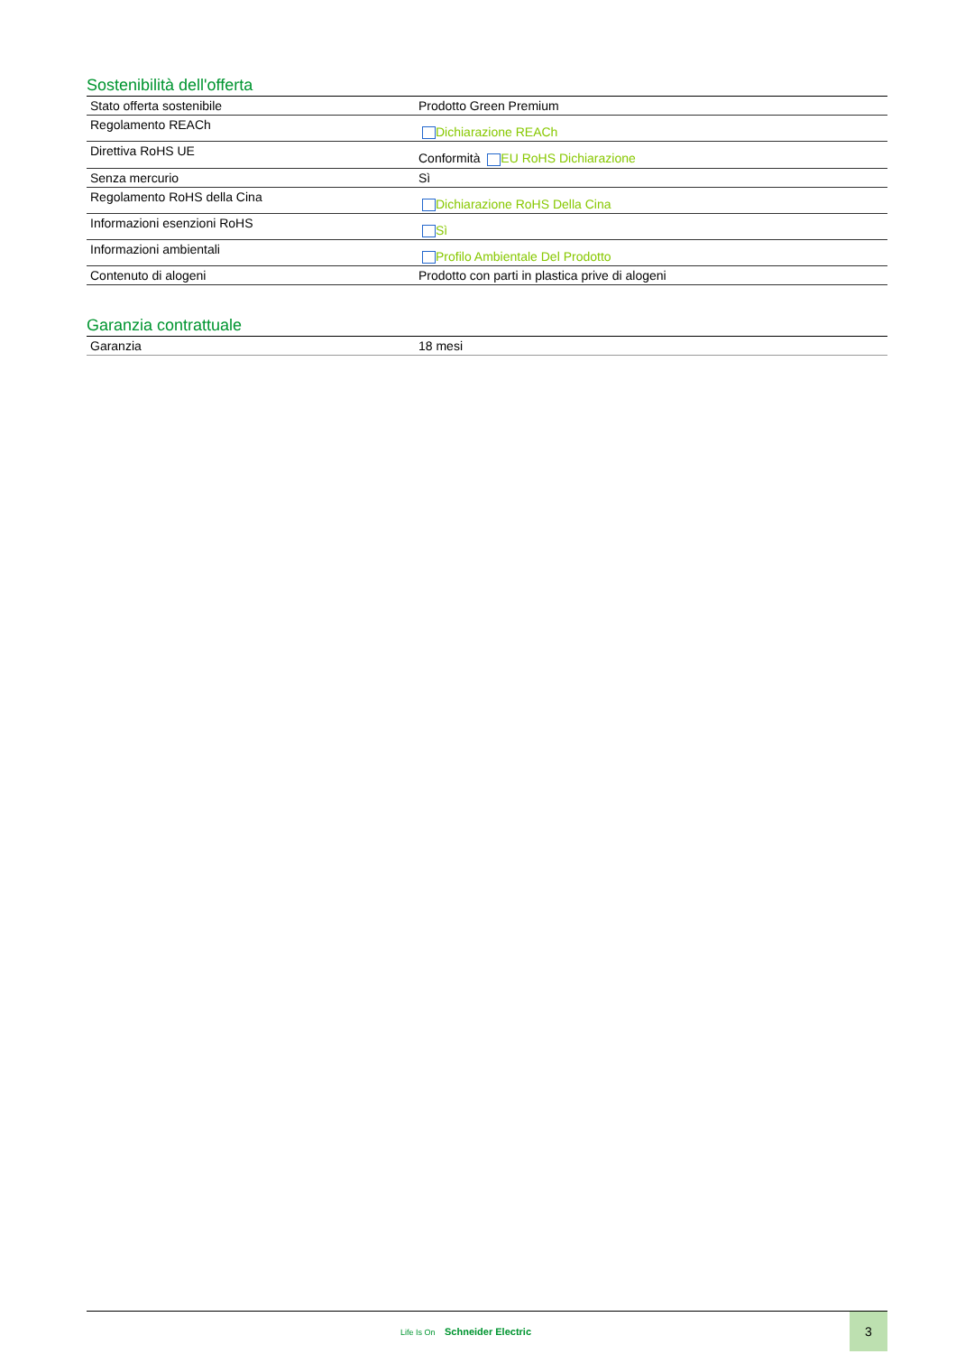Sostenibilità dell'offerta
| Stato offerta sostenibile | Prodotto Green Premium |
| Regolamento REACh | Dichiarazione REACh |
| Direttiva RoHS UE | Conformità EU RoHS Dichiarazione |
| Senza mercurio | Sì |
| Regolamento RoHS della Cina | Dichiarazione RoHS Della Cina |
| Informazioni esenzioni RoHS | Sì |
| Informazioni ambientali | Profilo Ambientale Del Prodotto |
| Contenuto di alogeni | Prodotto con parti in plastica prive di alogeni |
Garanzia contrattuale
| Garanzia | 18 mesi |
Life Is On Schneider Electric
3